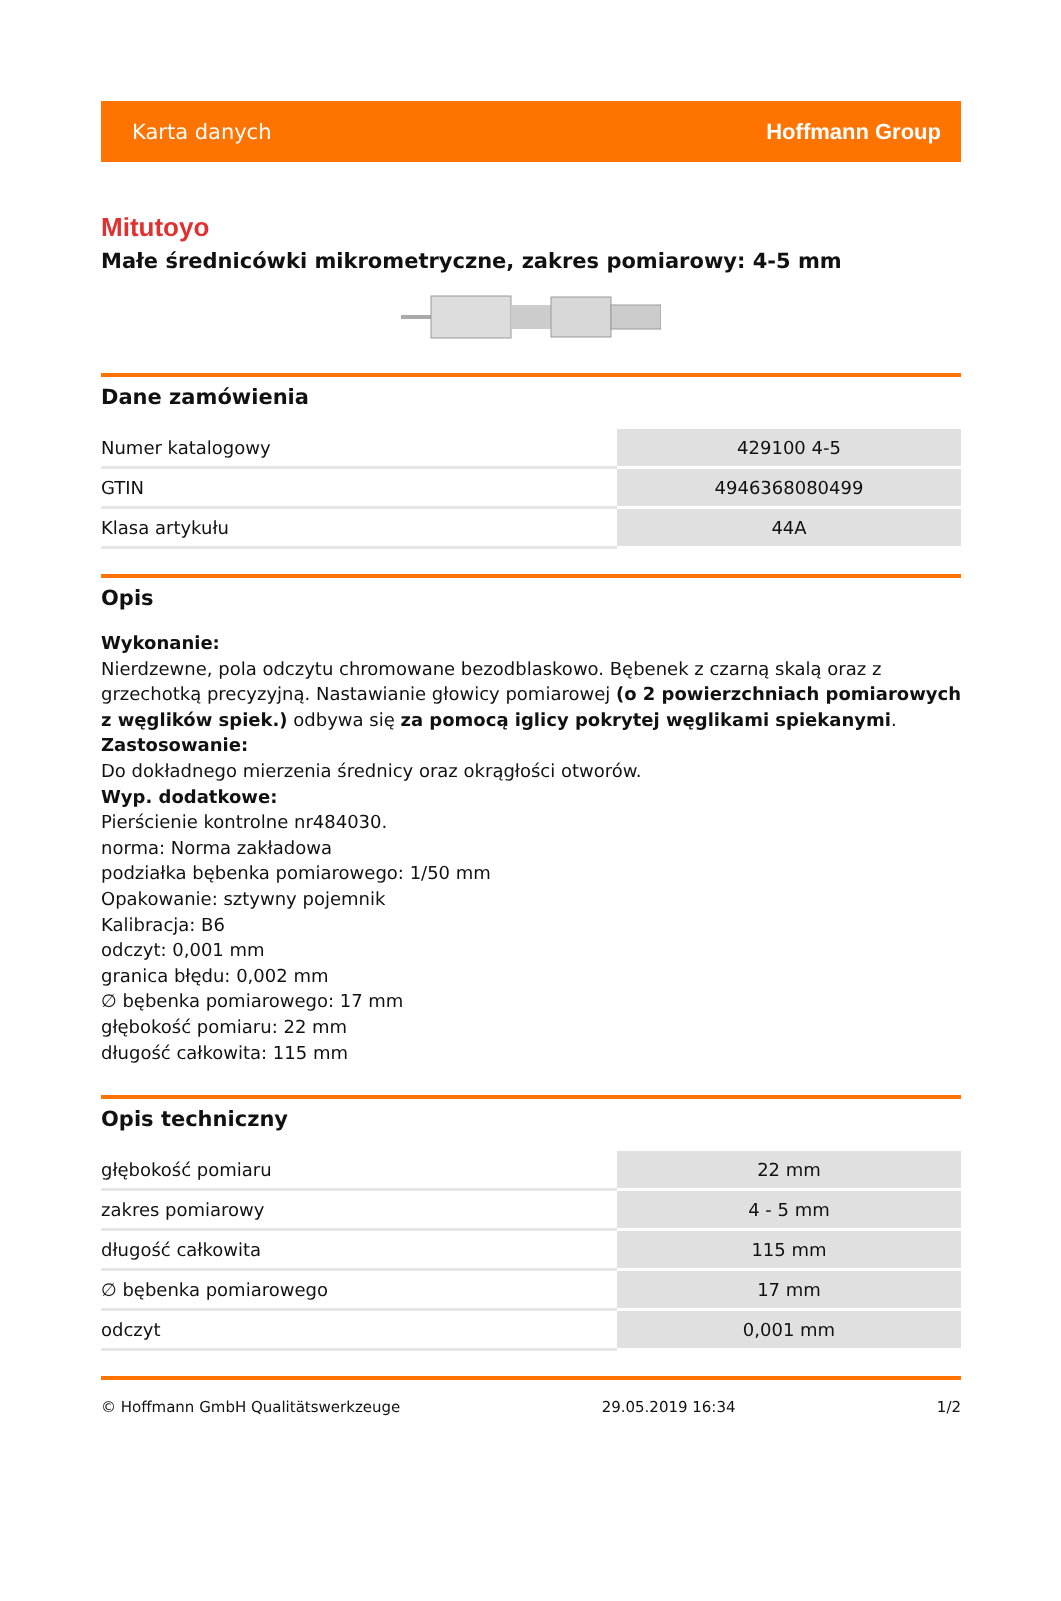Karta danych Hoffmann Group
Mitutoyo
Małe średnicówki mikrometryczne, zakres pomiarowy: 4-5 mm
Dane zamówienia
| Numer katalogowy | 429100 4-5 |
| GTIN | 4946368080499 |
| Klasa artykułu | 44A |
Opis
Wykonanie:
Nierdzewne, pola odczytu chromowane bezodblaskowo. Bębenek z czarną skalą oraz z grzechotką precyzyjną. Nastawianie głowicy pomiarowej (o 2 powierzchniach pomiarowych z węglików spiek.) odbywa się za pomocą iglicy pokrytej węglikami spiekanymi.
Zastosowanie:
Do dokładnego mierzenia średnicy oraz okrągłości otworów.
Wyp. dodatkowe:
Pierścienie kontrolne nr484030.
norma: Norma zakładowa
podziałka bębenka pomiarowego: 1/50 mm
Opakowanie: sztywny pojemnik
Kalibracja: B6
odczyt: 0,001 mm
granica błędu: 0,002 mm
∅ bębenka pomiarowego: 17 mm
głębokość pomiaru: 22 mm
długość całkowita: 115 mm
Opis techniczny
| głębokość pomiaru | 22 mm |
| zakres pomiarowy | 4 - 5 mm |
| długość całkowita | 115 mm |
| ∅ bębenka pomiarowego | 17 mm |
| odczyt | 0,001 mm |
© Hoffmann GmbH Qualitätswerkzeuge 29.05.2019 16:34 1/2